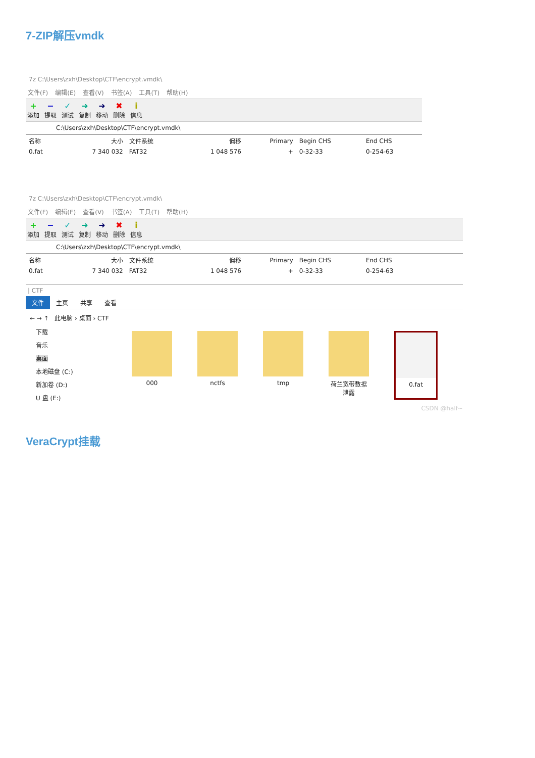7-ZIP解压vmdk
7z C:\Users\zxh\Desktop\CTF\encrypt.vmdk\
文件(F) 编辑(E) 查看(V) 书签(A) 工具(T) 帮助(H)
+
添加
−
提取
✓
测试
➜
复制
➜
移动
✖
删除
i信息
C:\Users\zxh\Desktop\CTF\encrypt.vmdk\
| 名称 | 大小 | 文件系统 | 偏移 | Primary | Begin CHS | End CHS |
| --- | --- | --- | --- | --- | --- | --- |
| 0.fat | 7 340 032 | FAT32 | 1 048 576 | + | 0-32-33 | 0-254-63 |
7z C:\Users\zxh\Desktop\CTF\encrypt.vmdk\
文件(F) 编辑(E) 查看(V) 书签(A) 工具(T) 帮助(H)
+
添加
−
提取
✓
测试
➜
复制
➜
移动
✖
删除
i信息
C:\Users\zxh\Desktop\CTF\encrypt.vmdk\
| 名称 | 大小 | 文件系统 | 偏移 | Primary | Begin CHS | End CHS |
| --- | --- | --- | --- | --- | --- | --- |
| 0.fat | 7 340 032 | FAT32 | 1 048 576 | + | 0-32-33 | 0-254-63 |
| CTF
文件 主页 共享 查看
← → ↑ 此电脑 › 桌面 › CTF
下载
音乐
桌面
本地磁盘 (C:)
新加卷 (D:)
U 盘 (E:)
000 nctfs tmp 荷兰宽带数据泄露
0.fat
CSDN @half~
VeraCrypt挂载